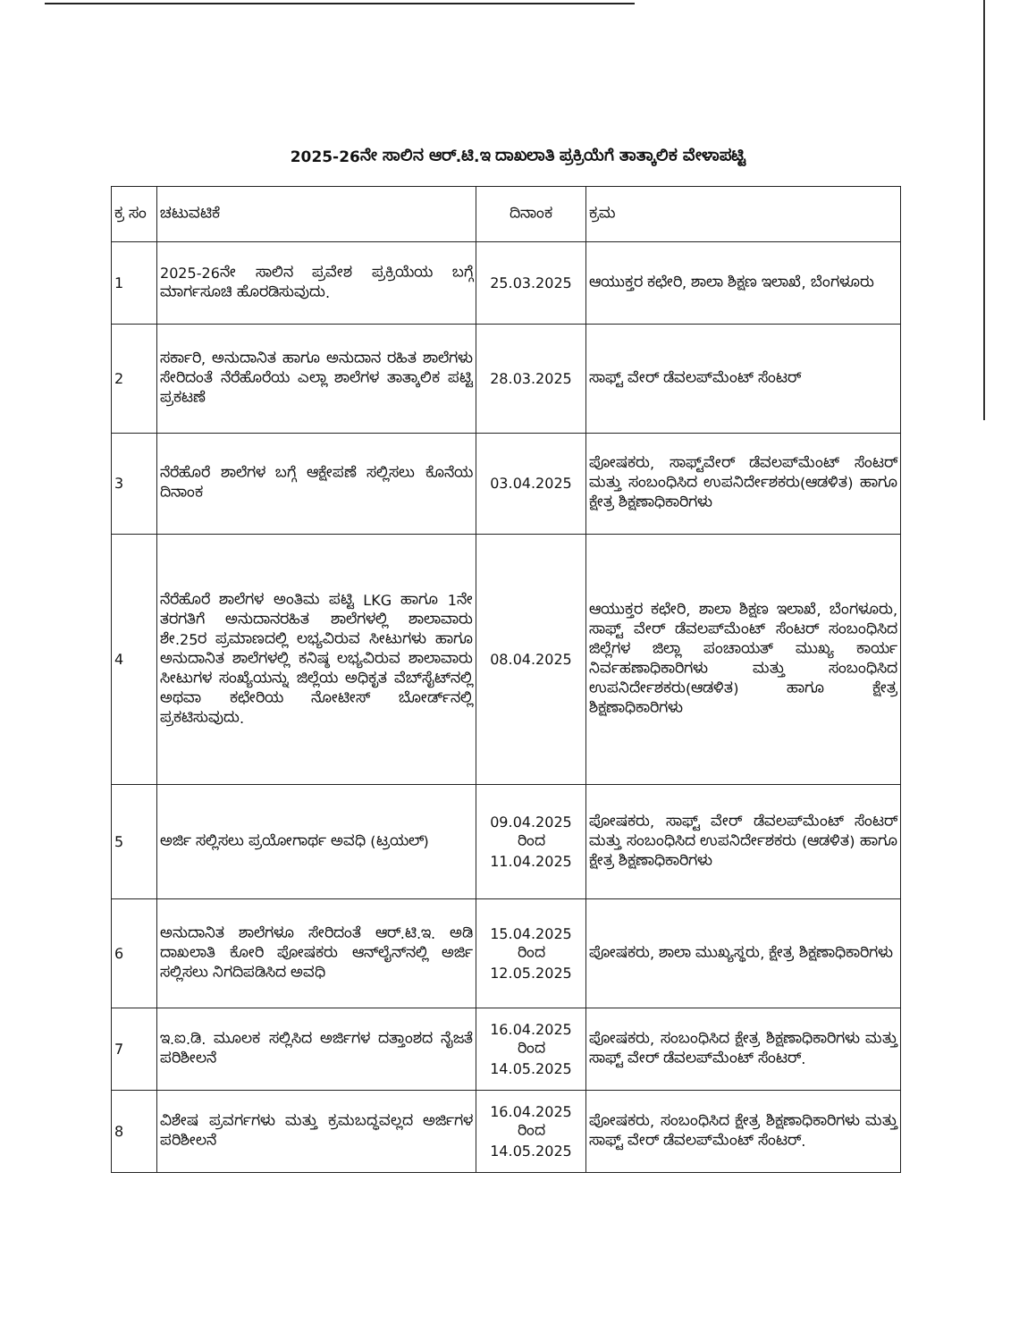2025-26ನೇ ಸಾಲಿನ ಆರ್.ಟಿ.ಇ ದಾಖಲಾತಿ ಪ್ರಕ್ರಿಯೆಗೆ ತಾತ್ಕಾಲಿಕ ವೇಳಾಪಟ್ಟಿ
| ಕ್ರ ಸಂ | ಚಟುವಟಿಕೆ | ದಿನಾಂಕ | ಕ್ರಮ |
| --- | --- | --- | --- |
| 1 | 2025-26ನೇ ಸಾಲಿನ ಪ್ರವೇಶ ಪ್ರಕ್ರಿಯೆಯ ಬಗ್ಗೆ ಮಾರ್ಗಸೂಚಿ ಹೊರಡಿಸುವುದು. | 25.03.2025 | ಆಯುಕ್ತರ ಕಛೇರಿ, ಶಾಲಾ ಶಿಕ್ಷಣ ಇಲಾಖೆ, ಬೆಂಗಳೂರು |
| 2 | ಸರ್ಕಾರಿ, ಅನುದಾನಿತ ಹಾಗೂ ಅನುದಾನ ರಹಿತ ಶಾಲೆಗಳು ಸೇರಿದಂತೆ ನೆರೆಹೊರೆಯ ಎಲ್ಲಾ ಶಾಲೆಗಳ ತಾತ್ಕಾಲಿಕ ಪಟ್ಟಿ ಪ್ರಕಟಣೆ | 28.03.2025 | ಸಾಫ್ಟ್ ವೇರ್ ಡೆವಲಪ್‌ಮೆಂಟ್ ಸೆಂಟರ್ |
| 3 | ನೆರೆಹೊರೆ ಶಾಲೆಗಳ ಬಗ್ಗೆ ಆಕ್ಷೇಪಣೆ ಸಲ್ಲಿಸಲು ಕೊನೆಯ ದಿನಾಂಕ | 03.04.2025 | ಪೋಷಕರು, ಸಾಫ್ಟ್‌ವೇರ್ ಡೆವಲಪ್‌ಮೆಂಟ್ ಸೆಂಟರ್ ಮತ್ತು ಸಂಬಂಧಿಸಿದ ಉಪನಿರ್ದೇಶಕರು(ಆಡಳಿತ) ಹಾಗೂ ಕ್ಷೇತ್ರ ಶಿಕ್ಷಣಾಧಿಕಾರಿಗಳು |
| 4 | ನೆರೆಹೊರೆ ಶಾಲೆಗಳ ಅಂತಿಮ ಪಟ್ಟಿ LKG ಹಾಗೂ 1ನೇ ತರಗತಿಗೆ ಅನುದಾನರಹಿತ ಶಾಲೆಗಳಲ್ಲಿ ಶಾಲಾವಾರು ಶೇ.25ರ ಪ್ರಮಾಣದಲ್ಲಿ ಲಭ್ಯವಿರುವ ಸೀಟುಗಳು ಹಾಗೂ ಅನುದಾನಿತ ಶಾಲೆಗಳಲ್ಲಿ ಕನಿಷ್ಠ ಲಭ್ಯವಿರುವ ಶಾಲಾವಾರು ಸೀಟುಗಳ ಸಂಖ್ಯೆಯನ್ನು ಜಿಲ್ಲೆಯ ಅಧಿಕೃತ ವೆಬ್‌ಸೈಟ್‌ನಲ್ಲಿ ಅಥವಾ ಕಛೇರಿಯ ನೋಟೀಸ್ ಬೋರ್ಡ್‌ನಲ್ಲಿ ಪ್ರಕಟಿಸುವುದು. | 08.04.2025 | ಆಯುಕ್ತರ ಕಛೇರಿ, ಶಾಲಾ ಶಿಕ್ಷಣ ಇಲಾಖೆ, ಬೆಂಗಳೂರು, ಸಾಫ್ಟ್ ವೇರ್ ಡೆವಲಪ್‌ಮೆಂಟ್ ಸೆಂಟರ್ ಸಂಬಂಧಿಸಿದ ಜಿಲ್ಲೆಗಳ ಜಿಲ್ಲಾ ಪಂಚಾಯತ್ ಮುಖ್ಯ ಕಾರ್ಯ ನಿರ್ವಹಣಾಧಿಕಾರಿಗಳು ಮತ್ತು ಸಂಬಂಧಿಸಿದ ಉಪನಿರ್ದೇಶಕರು(ಆಡಳಿತ) ಹಾಗೂ ಕ್ಷೇತ್ರ ಶಿಕ್ಷಣಾಧಿಕಾರಿಗಳು |
| 5 | ಅರ್ಜಿ ಸಲ್ಲಿಸಲು ಪ್ರಯೋಗಾರ್ಥ ಅವಧಿ (ಟ್ರಯಲ್) | 09.04.2025 ರಿಂದ 11.04.2025 | ಪೋಷಕರು, ಸಾಫ್ಟ್ ವೇರ್ ಡೆವಲಪ್‌ಮೆಂಟ್ ಸೆಂಟರ್ ಮತ್ತು ಸಂಬಂಧಿಸಿದ ಉಪನಿರ್ದೇಶಕರು (ಆಡಳಿತ) ಹಾಗೂ ಕ್ಷೇತ್ರ ಶಿಕ್ಷಣಾಧಿಕಾರಿಗಳು |
| 6 | ಅನುದಾನಿತ ಶಾಲೆಗಳೂ ಸೇರಿದಂತೆ ಆರ್.ಟಿ.ಇ. ಅಡಿ ದಾಖಲಾತಿ ಕೋರಿ ಪೋಷಕರು ಆನ್‌ಲೈನ್‌ನಲ್ಲಿ ಅರ್ಜಿ ಸಲ್ಲಿಸಲು ನಿಗದಿಪಡಿಸಿದ ಅವಧಿ | 15.04.2025 ರಿಂದ 12.05.2025 | ಪೋಷಕರು, ಶಾಲಾ ಮುಖ್ಯಸ್ಥರು, ಕ್ಷೇತ್ರ ಶಿಕ್ಷಣಾಧಿಕಾರಿಗಳು |
| 7 | ಇ.ಐ.ಡಿ. ಮೂಲಕ ಸಲ್ಲಿಸಿದ ಅರ್ಜಿಗಳ ದತ್ತಾಂಶದ ನೈಜತೆ ಪರಿಶೀಲನೆ | 16.04.2025 ರಿಂದ 14.05.2025 | ಪೋಷಕರು, ಸಂಬಂಧಿಸಿದ ಕ್ಷೇತ್ರ ಶಿಕ್ಷಣಾಧಿಕಾರಿಗಳು ಮತ್ತು ಸಾಫ್ಟ್ ವೇರ್ ಡೆವಲಪ್‌ಮೆಂಟ್ ಸೆಂಟರ್. |
| 8 | ವಿಶೇಷ ಪ್ರವರ್ಗಗಳು ಮತ್ತು ಕ್ರಮಬದ್ಧವಲ್ಲದ ಅರ್ಜಿಗಳ ಪರಿಶೀಲನೆ | 16.04.2025 ರಿಂದ 14.05.2025 | ಪೋಷಕರು, ಸಂಬಂಧಿಸಿದ ಕ್ಷೇತ್ರ ಶಿಕ್ಷಣಾಧಿಕಾರಿಗಳು ಮತ್ತು ಸಾಫ್ಟ್ ವೇರ್ ಡೆವಲಪ್‌ಮೆಂಟ್ ಸೆಂಟರ್. |